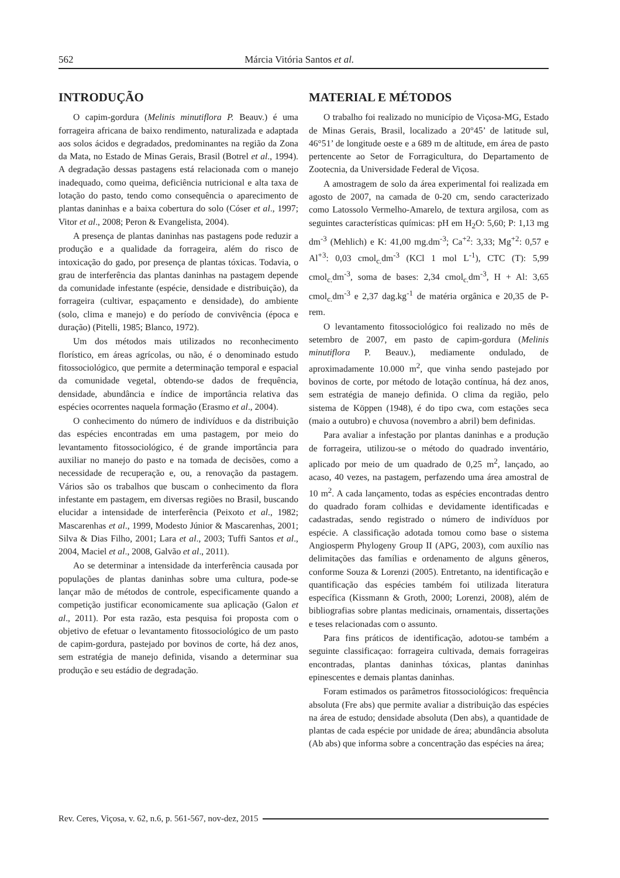562 Márcia Vitória Santos et al.
INTRODUÇÃO
O capim-gordura (Melinis minutiflora P. Beauv.) é uma forrageira africana de baixo rendimento, naturalizada e adaptada aos solos ácidos e degradados, predominantes na região da Zona da Mata, no Estado de Minas Gerais, Brasil (Botrel et al., 1994). A degradação dessas pastagens está relacionada com o manejo inadequado, como queima, deficiência nutricional e alta taxa de lotação do pasto, tendo como consequência o aparecimento de plantas daninhas e a baixa cobertura do solo (Cóser et al., 1997; Vitor et al., 2008; Peron & Evangelista, 2004).
A presença de plantas daninhas nas pastagens pode reduzir a produção e a qualidade da forrageira, além do risco de intoxicação do gado, por presença de plantas tóxicas. Todavia, o grau de interferência das plantas daninhas na pastagem depende da comunidade infestante (espécie, densidade e distribuição), da forrageira (cultivar, espaçamento e densidade), do ambiente (solo, clima e manejo) e do período de convivência (época e duração) (Pitelli, 1985; Blanco, 1972).
Um dos métodos mais utilizados no reconhecimento florístico, em áreas agrícolas, ou não, é o denominado estudo fitossociológico, que permite a determinação temporal e espacial da comunidade vegetal, obtendo-se dados de frequência, densidade, abundância e índice de importância relativa das espécies ocorrentes naquela formação (Erasmo et al., 2004).
O conhecimento do número de indivíduos e da distribuição das espécies encontradas em uma pastagem, por meio do levantamento fitossociológico, é de grande importância para auxiliar no manejo do pasto e na tomada de decisões, como a necessidade de recuperação e, ou, a renovação da pastagem. Vários são os trabalhos que buscam o conhecimento da flora infestante em pastagem, em diversas regiões no Brasil, buscando elucidar a intensidade de interferência (Peixoto et al., 1982; Mascarenhas et al., 1999, Modesto Júnior & Mascarenhas, 2001; Silva & Dias Filho, 2001; Lara et al., 2003; Tuffi Santos et al., 2004, Maciel et al., 2008, Galvão et al., 2011).
Ao se determinar a intensidade da interferência causada por populações de plantas daninhas sobre uma cultura, pode-se lançar mão de métodos de controle, especificamente quando a competição justificar economicamente sua aplicação (Galon et al., 2011). Por esta razão, esta pesquisa foi proposta com o objetivo de efetuar o levantamento fitossociológico de um pasto de capim-gordura, pastejado por bovinos de corte, há dez anos, sem estratégia de manejo definida, visando a determinar sua produção e seu estádio de degradação.
MATERIAL E MÉTODOS
O trabalho foi realizado no município de Viçosa-MG, Estado de Minas Gerais, Brasil, localizado a 20°45’ de latitude sul, 46°51’ de longitude oeste e a 689 m de altitude, em área de pasto pertencente ao Setor de Forragicultura, do Departamento de Zootecnia, da Universidade Federal de Viçosa.
A amostragem de solo da área experimental foi realizada em agosto de 2007, na camada de 0-20 cm, sendo caracterizado como Latossolo Vermelho-Amarelo, de textura argilosa, com as seguintes características químicas: pH em H<sub>2</sub>O: 5,60; P: 1,13 mg dm<sup>-3</sup> (Mehlich) e K: 41,00 mg.dm<sup>-3</sup>; Ca<sup>+2</sup>: 3,33; Mg<sup>+2</sup>: 0,57 e Al<sup>+3</sup>: 0,03 cmol<sub>c.</sub>dm<sup>-3</sup> (KCl 1 mol L<sup>-1</sup>), CTC (T): 5,99 cmol<sub>c.</sub>dm<sup>-3</sup>, soma de bases: 2,34 cmol<sub>c.</sub>dm<sup>-3</sup>, H + Al: 3,65 cmol<sub>c.</sub>dm<sup>-3</sup> e 2,37 dag.kg<sup>-1</sup> de matéria orgânica e 20,35 de P-rem.
O levantamento fitossociológico foi realizado no mês de setembro de 2007, em pasto de capim-gordura (Melinis minutiflora P. Beauv.), mediamente ondulado, de aproximadamente 10.000 m<sup>2</sup>, que vinha sendo pastejado por bovinos de corte, por método de lotação contínua, há dez anos, sem estratégia de manejo definida. O clima da região, pelo sistema de Köppen (1948), é do tipo cwa, com estações seca (maio a outubro) e chuvosa (novembro a abril) bem definidas.
Para avaliar a infestação por plantas daninhas e a produção de forrageira, utilizou-se o método do quadrado inventário, aplicado por meio de um quadrado de 0,25 m<sup>2</sup>, lançado, ao acaso, 40 vezes, na pastagem, perfazendo uma área amostral de 10 m<sup>2</sup>. A cada lançamento, todas as espécies encontradas dentro do quadrado foram colhidas e devidamente identificadas e cadastradas, sendo registrado o número de indivíduos por espécie. A classificação adotada tomou como base o sistema Angiosperm Phylogeny Group II (APG, 2003), com auxílio nas delimitações das famílias e ordenamento de alguns gêneros, conforme Souza & Lorenzi (2005). Entretanto, na identificação e quantificação das espécies também foi utilizada literatura específica (Kissmann & Groth, 2000; Lorenzi, 2008), além de bibliografias sobre plantas medicinais, ornamentais, dissertações e teses relacionadas com o assunto.
Para fins práticos de identificação, adotou-se também a seguinte classificaçao: forrageira cultivada, demais forrageiras encontradas, plantas daninhas tóxicas, plantas daninhas epinescentes e demais plantas daninhas.
Foram estimados os parâmetros fitossociológicos: frequência absoluta (Fre abs) que permite avaliar a distribuição das espécies na área de estudo; densidade absoluta (Den abs), a quantidade de plantas de cada espécie por unidade de área; abundância absoluta (Ab abs) que informa sobre a concentração das espécies na área;
Rev. Ceres, Viçosa, v. 62, n.6, p. 561-567, nov-dez, 2015